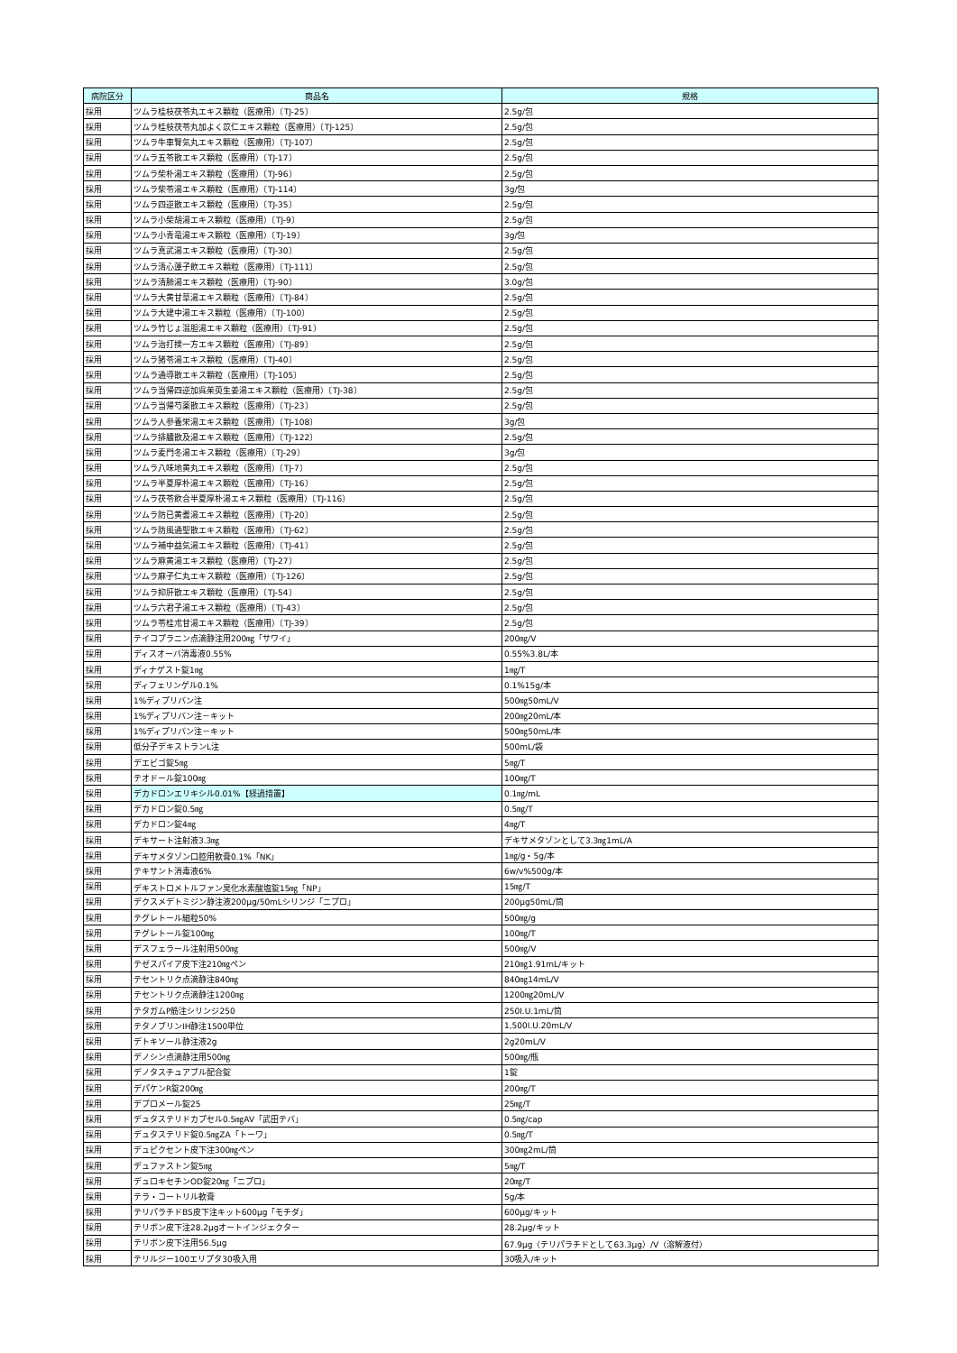| 病院区分 | 商品名 | 規格 |
| --- | --- | --- |
| 採用 | ツムラ桂枝茯苓丸エキス顆粒（医療用）〔TJ-25〕 | 2.5g/包 |
| 採用 | ツムラ桂枝茯苓丸加よく苡仁エキス顆粒（医療用）〔TJ-125〕 | 2.5g/包 |
| 採用 | ツムラ牛車腎気丸エキス顆粒（医療用）〔TJ-107〕 | 2.5g/包 |
| 採用 | ツムラ五苓散エキス顆粒（医療用）〔TJ-17〕 | 2.5g/包 |
| 採用 | ツムラ柴朴湯エキス顆粒（医療用）〔TJ-96〕 | 2.5g/包 |
| 採用 | ツムラ柴苓湯エキス顆粒（医療用）〔TJ-114〕 | 3g/包 |
| 採用 | ツムラ四逆散エキス顆粒（医療用）〔TJ-35〕 | 2.5g/包 |
| 採用 | ツムラ小柴胡湯エキス顆粒（医療用）〔TJ-9〕 | 2.5g/包 |
| 採用 | ツムラ小青竜湯エキス顆粒（医療用）〔TJ-19〕 | 3g/包 |
| 採用 | ツムラ真武湯エキス顆粒（医療用）〔TJ-30〕 | 2.5g/包 |
| 採用 | ツムラ清心蓮子飲エキス顆粒（医療用）〔TJ-111〕 | 2.5g/包 |
| 採用 | ツムラ清肺湯エキス顆粒（医療用）〔TJ-90〕 | 3.0g/包 |
| 採用 | ツムラ大黄甘草湯エキス顆粒（医療用）〔TJ-84〕 | 2.5g/包 |
| 採用 | ツムラ大建中湯エキス顆粒（医療用）〔TJ-100〕 | 2.5g/包 |
| 採用 | ツムラ竹じょ温胆湯エキス顆粒（医療用）〔TJ-91〕 | 2.5g/包 |
| 採用 | ツムラ治打撲一方エキス顆粒（医療用）〔TJ-89〕 | 2.5g/包 |
| 採用 | ツムラ猪苓湯エキス顆粒（医療用）〔TJ-40〕 | 2.5g/包 |
| 採用 | ツムラ通導散エキス顆粒（医療用）〔TJ-105〕 | 2.5g/包 |
| 採用 | ツムラ当帰四逆加呉茱萸生姜湯エキス顆粒（医療用）〔TJ-38〕 | 2.5g/包 |
| 採用 | ツムラ当帰芍薬散エキス顆粒（医療用）〔TJ-23〕 | 2.5g/包 |
| 採用 | ツムラ人参養栄湯エキス顆粒（医療用）〔TJ-108〕 | 3g/包 |
| 採用 | ツムラ排膿散及湯エキス顆粒（医療用）〔TJ-122〕 | 2.5g/包 |
| 採用 | ツムラ麦門冬湯エキス顆粒（医療用）〔TJ-29〕 | 3g/包 |
| 採用 | ツムラ八味地黄丸エキス顆粒（医療用）〔TJ-7〕 | 2.5g/包 |
| 採用 | ツムラ半夏厚朴湯エキス顆粒（医療用）〔TJ-16〕 | 2.5g/包 |
| 採用 | ツムラ茯苓飲合半夏厚朴湯エキス顆粒（医療用）〔TJ-116〕 | 2.5g/包 |
| 採用 | ツムラ防已黄耆湯エキス顆粒（医療用）〔TJ-20〕 | 2.5g/包 |
| 採用 | ツムラ防風通聖散エキス顆粒（医療用）〔TJ-62〕 | 2.5g/包 |
| 採用 | ツムラ補中益気湯エキス顆粒（医療用）〔TJ-41〕 | 2.5g/包 |
| 採用 | ツムラ麻黄湯エキス顆粒（医療用）〔TJ-27〕 | 2.5g/包 |
| 採用 | ツムラ麻子仁丸エキス顆粒（医療用）〔TJ-126〕 | 2.5g/包 |
| 採用 | ツムラ抑肝散エキス顆粒（医療用）〔TJ-54〕 | 2.5g/包 |
| 採用 | ツムラ六君子湯エキス顆粒（医療用）〔TJ-43〕 | 2.5g/包 |
| 採用 | ツムラ苓桂朮甘湯エキス顆粒（医療用）〔TJ-39〕 | 2.5g/包 |
| 採用 | テイコプラニン点滴静注用200㎎「サワイ」 | 200㎎/V |
| 採用 | ディスオーバ消毒液0.55% | 0.55%3.8L/本 |
| 採用 | ディナゲスト錠1㎎ | 1㎎/T |
| 採用 | ディフェリンゲル0.1% | 0.1%15g/本 |
| 採用 | 1%ディプリバン注 | 500㎎50mL/V |
| 採用 | 1%ディプリバン注－キット | 200㎎20mL/本 |
| 採用 | 1%ディプリバン注－キット | 500㎎50mL/本 |
| 採用 | 低分子デキストランL注 | 500mL/袋 |
| 採用 | デエビゴ錠5㎎ | 5㎎/T |
| 採用 | テオドール錠100㎎ | 100㎎/T |
| 採用 | デカドロンエリキシル0.01%【経過措置】 | 0.1㎎/mL |
| 採用 | デカドロン錠0.5㎎ | 0.5㎎/T |
| 採用 | デカドロン錠4㎎ | 4㎎/T |
| 採用 | デキサート注射液3.3㎎ | デキサメタゾンとして3.3㎎1mL/A |
| 採用 | デキサメタゾン口腔用軟膏0.1%「NK」 | 1㎎/g・5g/本 |
| 採用 | テキサント消毒液6% | 6w/v%500g/本 |
| 採用 | デキストロメトルファン臭化水素酸塩錠15㎎「NP」 | 15㎎/T |
| 採用 | デクスメデトミジン静注液200μg/50mLシリンジ「ニプロ」 | 200μg50mL/筒 |
| 採用 | テグレトール細粒50% | 500㎎/g |
| 採用 | テグレトール錠100㎎ | 100㎎/T |
| 採用 | デスフェラール注射用500㎎ | 500㎎/V |
| 採用 | テゼスパイア皮下注210㎎ペン | 210㎎1.91mL/キット |
| 採用 | テセントリク点滴静注840㎎ | 840㎎14mL/V |
| 採用 | テセントリク点滴静注1200㎎ | 1200㎎20mL/V |
| 採用 | テタガムP筋注シリンジ250 | 250I.U.1mL/筒 |
| 採用 | テタノブリンIH静注1500単位 | 1,500I.U.20mL/V |
| 採用 | デトキソール静注液2g | 2g20mL/V |
| 採用 | デノシン点滴静注用500㎎ | 500㎎/瓶 |
| 採用 | デノタスチュアブル配合錠 | 1錠 |
| 採用 | デパケンR錠200㎎ | 200㎎/T |
| 採用 | デプロメール錠25 | 25㎎/T |
| 採用 | デュタステリドカプセル0.5㎎AV「武田テバ」 | 0.5㎎/cap |
| 採用 | デュタステリド錠0.5㎎ZA「トーワ」 | 0.5㎎/T |
| 採用 | デュピクセント皮下注300㎎ペン | 300㎎2mL/筒 |
| 採用 | デュファストン錠5㎎ | 5㎎/T |
| 採用 | デュロキセチンOD錠20㎎「ニプロ」 | 20㎎/T |
| 採用 | テラ・コートリル軟膏 | 5g/本 |
| 採用 | テリパラチドBS皮下注キット600μg「モチダ」 | 600μg/キット |
| 採用 | テリボン皮下注28.2μgオートインジェクター | 28.2μg/キット |
| 採用 | テリボン皮下注用56.5μg | 67.9μg（テリパラチドとして63.3μg）/V（溶解液付） |
| 採用 | テリルジー100エリプタ30吸入用 | 30吸入/キット |